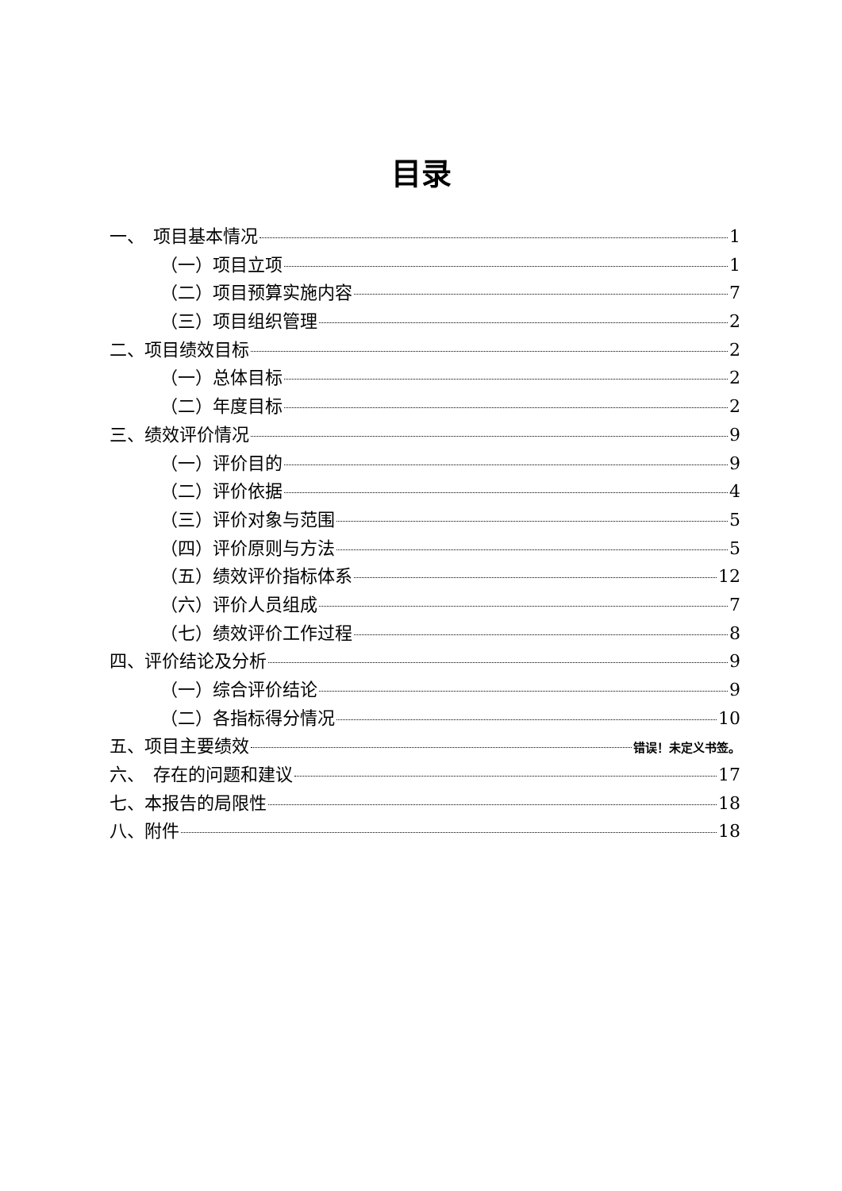目录
一、　项目基本情况 1
（一）项目立项 1
（二）项目预算实施内容 7
（三）项目组织管理 2
二、项目绩效目标 2
（一）总体目标 2
（二）年度目标 2
三、绩效评价情况 9
（一）评价目的 9
（二）评价依据 4
（三）评价对象与范围 5
（四）评价原则与方法 5
（五）绩效评价指标体系 12
（六）评价人员组成 7
（七）绩效评价工作过程 8
四、评价结论及分析 9
（一）综合评价结论 9
（二）各指标得分情况 10
五、项目主要绩效 错误！未定义书签。
六、　存在的问题和建议 17
七、本报告的局限性 18
八、附件 18